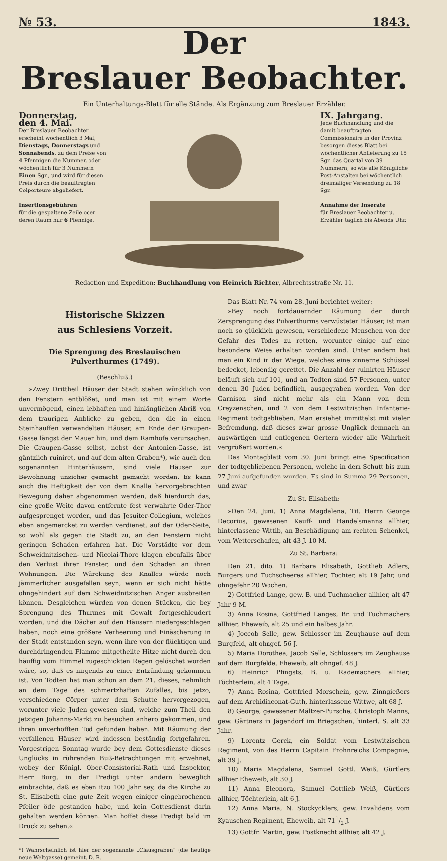№ 53. 1843.
Der
Breslauer Beobachter.
Ein Unterhaltungs-Blatt für alle Stände. Als Ergänzung zum Breslauer Erzähler.
Donnerstag,
den 4. Mai.
Der Breslauer Beobachter erscheint wöchentlich 3 Mal, Dienstags, Donnerstags und Sonnabends, zu dem Preise von 4 Pfennigen die Nummer, oder wöchentlich für 3 Nummern Einen Sgr., und wird für diesen Preis durch die beauftragten Colporteure abgeliefert.
Insertionsgebühren
für die gespaltene Zeile oder deren Raum nur 6 Pfennige.
IX. Jahrgang.
Jede Buchhandlung und die damit beauftragten Commissionaire in der Provinz besorgen dieses Blatt bei wöchentlicher Ablieferung zu 15 Sgr. das Quartal von 39 Nummern, so wie alle Königliche Post-Anstalten bei wöchentlich dreimaliger Versendung zu 18 Sgr.
Annahme der Inserate
für Breslauer Beobachter u. Erzähler täglich bis Abends Uhr.
Redaction und Expedition: Buchhandlung von Heinrich Richter, Albrechtsstraße Nr. 11.
Historische Skizzen
aus Schlesiens Vorzeit.
Die Sprengung des Breslauischen Pulverthurmes (1749).
(Beschluß.)
»Zwey Drittheil Häuser der Stadt stehen würcklich von den Fenstern entblößet, und man ist mit einem Worte unvermögend, einen lebhaften und hinlänglichen Abriß von dem traurigen Anblicke zu geben, den die in einen Steinhauffen verwandelten Häuser, am Ende der Graupen-Gasse längst der Mauer hin, und dem Ramhofe verursachen. Die Graupen-Gasse selbst, nebst der Antonien-Gasse, ist gäntzlich ruiniret, und auf dem alten Graben*), wie auch den sogenannten Hinterhäusern, sind viele Häuser zur Bewohnung unsicher gemacht gemacht worden. Es kann auch die Heftigkeit der von dem Knalle hervorgebrachten Bewegung daher abgenommen werden, daß hierdurch das, eine große Weite davon entfernte fest verwahrte Oder-Thor aufgesprenget worden, und das Jesuiter-Collegium, welches eben angemercket zu werden verdienet, auf der Oder-Seite, so wohl als gegen die Stadt zu, an den Fenstern nicht geringen Schaden erfahren hat. Die Vorstädte vor dem Schweidnitzischen- und Nicolai-Thore klagen ebenfalls über den Verlust ihrer Fenster, und den Schaden an ihren Wohnungen. Die Würckung des Knalles würde noch jämmerlicher ausgefallen seyn, wenn er sich nicht hätte ohngehindert auf dem Schweidnitzischen Anger ausbreiten können. Desgleichen würden von denen Stücken, die bey Sprengung des Thurmes mit Gewalt fortgeschleudert worden, und die Dächer auf den Häusern niedergeschlagen haben, noch eine größere Verheerung und Einäscherung in der Stadt entstanden seyn, wenn ihre von der flüchtigen und durchdringenden Flamme mitgetheilte Hitze nicht durch den häuffig vom Himmel zugeschickten Regen gelöschet worden wäre, so, daß es nirgends zu einer Entzündung gekommen ist. Von Todten hat man schon an dem 21. dieses, nehmlich an dem Tage des schmertzhaften Zufalles, bis jetzo, verschiedene Cörper unter dem Schutte hervorgezogen, worunter viele Juden gewesen sind, welche zum Theil den jetzigen Johanns-Markt zu besuchen anhero gekommen, und ihren unverhofften Tod gefunden haben. Mit Räumung der verfallenen Häuser wird indessen beständig fortgefahren. Vorgestrigen Sonntag wurde bey dem Gottesdienste dieses Unglücks in rührenden Buß-Betrachtungen mit erwehnet, wobey der Königl. Ober-Consistorial-Rath und Inspektor, Herr Burg, in der Predigt unter andern beweglich einbrachte, daß es eben itzo 100 Jahr sey, da die Kirche zu St. Elisabeth eine gute Zeit wegen einiger eingebrochenen Pfeiler öde gestanden habe, und kein Gottesdienst darin gehalten werden können. Man hoffet diese Predigt bald im Druck zu sehen.«
*) Wahrscheinlich ist hier der sogenannte „Clausgraben“ (die heutige neue Weltgasse) gemeint. D. R.
Das Blatt Nr. 74 vom 28. Juni berichtet weiter:
»Bey noch fortdauernder Räumung der durch Zersprengung des Pulverthurms verwüsteten Häuser, ist man noch so glücklich gewesen, verschiedene Menschen von der Gefahr des Todes zu retten, worunter einige auf eine besondere Weise erhalten worden sind. Unter andern hat man ein Kind in der Wiege, welches eine zinnerne Schüssel bedecket, lebendig gerettet. Die Anzahl der ruinirten Häuser beläuft sich auf 101, und an Todten sind 57 Personen, unter denen 30 Juden befindlich, ausgegraben worden. Von der Garnison sind nicht mehr als ein Mann von dem Creyzenschen, und 2 von dem Lestwitzischen Infanterie-Regiment todtgeblieben. Man ersiehet immittelst mit vieler Befremdung, daß dieses zwar grosse Unglück demnach an auswärtigen und entlegenen Oertern wieder alle Wahrheit vergrößert worden.«
Das Montagblatt vom 30. Juni bringt eine Specification der todtgebliebenen Personen, welche in dem Schutt bis zum 27 Juni aufgefunden wurden. Es sind in Summa 29 Personen, und zwar
Zu St. Elisabeth:
»Den 24. Juni. 1) Anna Magdalena, Tit. Herrn George Decorius, gewesenen Kauff- und Handelsmanns allhier, hinterlassene Wittib, an Beschädigung am rechten Schenkel, vom Wetterschaden, alt 43 J. 10 M.
Zu St. Barbara:
Den 21. dito. 1) Barbara Elisabeth, Gottlieb Adlers, Burgers und Tuchscheeres allhier, Tochter, alt 19 Jahr, und ohngefehr 20 Wochen.
2) Gottfried Lange, gew. B. und Tuchmacher allhier, alt 47 Jahr 9 M.
3) Anna Rosina, Gottfried Langes, Br. und Tuchmachers allhier, Eheweib, alt 25 und ein halbes Jahr.
4) Joccob Selle, gew. Schlosser im Zeughause auf dem Burgfeld, alt ohngef. 56 J.
5) Maria Dorothea, Jacob Selle, Schlossers im Zeughause auf dem Burgfelde, Eheweib, alt ohngef. 48 J.
6) Heinrich Pfingsts, B. u. Rademachers allhier, Töchterlein, alt 4 Tage.
7) Anna Rosina, Gottfried Morschein, gew. Zinngießers auf dem Archidiaconat-Guth, hinterlassene Wittwe, alt 68 J.
8) George, gewesener Mältzer-Pursche, Christoph Manns, gew. Gärtners in Jägendorf im Briegschen, hinterl. S. alt 33 Jahr.
9) Lorentz Gerck, ein Soldat vom Lestwitzischen Regiment, von des Herrn Capitain Frohnreichs Compagnie, alt 39 J.
10) Maria Magdalena, Samuel Gottl. Weiß, Gürtlers allhier Eheweib, alt 30 J.
11) Anna Eleonora, Samuel Gottlieb Weiß, Gürtlers allhier, Töchterlein, alt 6 J.
12) Anna Maria, N. Stockycklers, gew. Invalidens vom Kyauschen Regiment, Eheweib, alt 711/2 J.
13) Gottfr. Martin, gew. Postknecht allhier, alt 42 J.